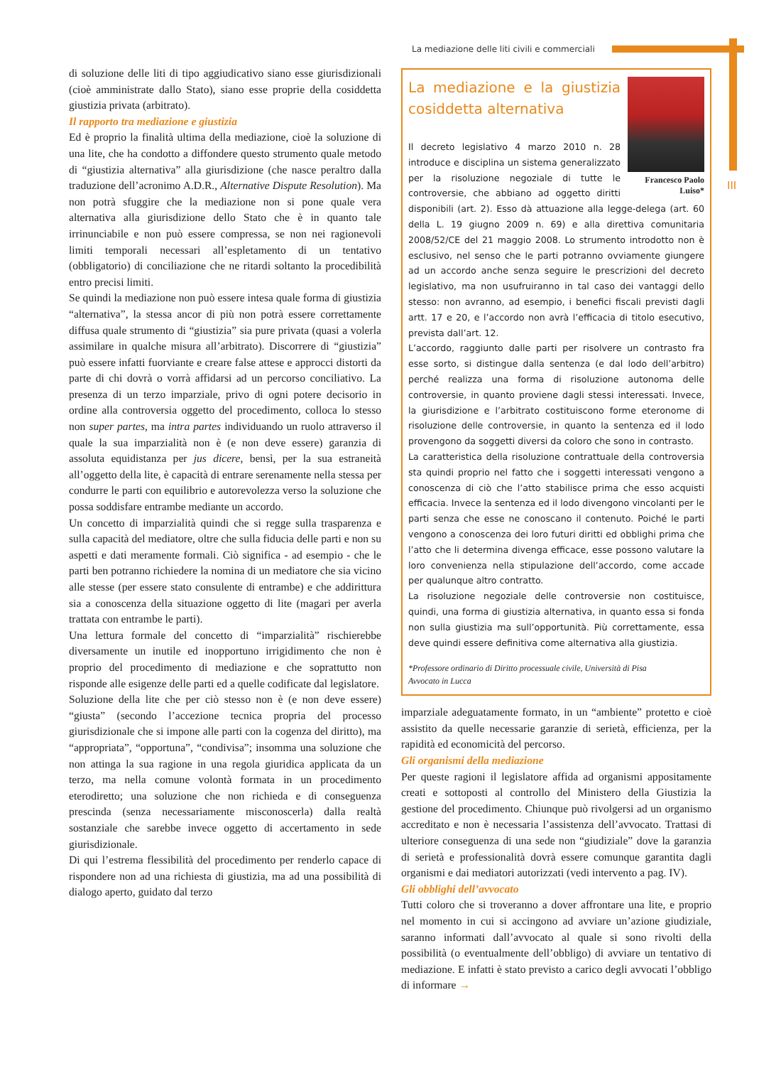La mediazione delle liti civili e commerciali
III
di soluzione delle liti di tipo aggiudicativo siano esse giurisdizionali (cioè amministrate dallo Stato), siano esse proprie della cosiddetta giustizia privata (arbitrato).
Il rapporto tra mediazione e giustizia
Ed è proprio la finalità ultima della mediazione, cioè la soluzione di una lite, che ha condotto a diffondere questo strumento quale metodo di “giustizia alternativa” alla giurisdizione (che nasce peraltro dalla traduzione dell’acronimo A.D.R., Alternative Dispute Resolution). Ma non potrà sfuggire che la mediazione non si pone quale vera alternativa alla giurisdizione dello Stato che è in quanto tale irrinunciabile e non può essere compressa, se non nei ragionevoli limiti temporali necessari all’espletamento di un tentativo (obbligatorio) di conciliazione che ne ritardi soltanto la procedibilità entro precisi limiti.
Se quindi la mediazione non può essere intesa quale forma di giustizia “alternativa”, la stessa ancor di più non potrà essere correttamente diffusa quale strumento di “giustizia” sia pure privata (quasi a volerla assimilare in qualche misura all’arbitrato). Discorrere di “giustizia” può essere infatti fuorviante e creare false attese e approcci distorti da parte di chi dovrà o vorrà affidarsi ad un percorso conciliativo. La presenza di un terzo imparziale, privo di ogni potere decisorio in ordine alla controversia oggetto del procedimento, colloca lo stesso non super partes, ma intra partes individuando un ruolo attraverso il quale la sua imparzialità non è (e non deve essere) garanzia di assoluta equidistanza per jus dicere, bensì, per la sua estraneità all’oggetto della lite, è capacità di entrare serenamente nella stessa per condurre le parti con equilibrio e autorevolezza verso la soluzione che possa soddisfare entrambe mediante un accordo.
Un concetto di imparzialità quindi che si regge sulla trasparenza e sulla capacità del mediatore, oltre che sulla fiducia delle parti e non su aspetti e dati meramente formali. Ciò significa - ad esempio - che le parti ben potranno richiedere la nomina di un mediatore che sia vicino alle stesse (per essere stato consulente di entrambe) e che addirittura sia a conoscenza della situazione oggetto di lite (magari per averla trattata con entrambe le parti).
Una lettura formale del concetto di “imparzialità” rischierebbe diversamente un inutile ed inopportuno irrigidimento che non è proprio del procedimento di mediazione e che soprattutto non risponde alle esigenze delle parti ed a quelle codificate dal legislatore.
Soluzione della lite che per ciò stesso non è (e non deve essere) “giusta” (secondo l’accezione tecnica propria del processo giurisdizionale che si impone alle parti con la cogenza del diritto), ma “appropriata”, “opportuna”, “condivisa”; insomma una soluzione che non attinga la sua ragione in una regola giuridica applicata da un terzo, ma nella comune volontà formata in un procedimento eterodiretto; una soluzione che non richieda e di conseguenza prescinda (senza necessariamente misconoscerla) dalla realtà sostanziale che sarebbe invece oggetto di accertamento in sede giurisdizionale.
Di qui l’estrema flessibilità del procedimento per renderlo capace di rispondere non ad una richiesta di giustizia, ma ad una possibilità di dialogo aperto, guidato dal terzo
Francesco Paolo
Luiso*
La mediazione e la giustizia cosiddetta alternativa
Il decreto legislativo 4 marzo 2010 n. 28 introduce e disciplina un sistema generalizzato per la risoluzione negoziale di tutte le controversie, che abbiano ad oggetto diritti disponibili (art. 2). Esso dà attuazione alla legge-delega (art. 60 della L. 19 giugno 2009 n. 69) e alla direttiva comunitaria 2008/52/CE del 21 maggio 2008. Lo strumento introdotto non è esclusivo, nel senso che le parti potranno ovviamente giungere ad un accordo anche senza seguire le prescrizioni del decreto legislativo, ma non usufruiranno in tal caso dei vantaggi dello stesso: non avranno, ad esempio, i benefici fiscali previsti dagli artt. 17 e 20, e l’accordo non avrà l’efficacia di titolo esecutivo, prevista dall’art. 12.
L’accordo, raggiunto dalle parti per risolvere un contrasto fra esse sorto, si distingue dalla sentenza (e dal lodo dell’arbitro) perché realizza una forma di risoluzione autonoma delle controversie, in quanto proviene dagli stessi interessati. Invece, la giurisdizione e l’arbitrato costituiscono forme eteronome di risoluzione delle controversie, in quanto la sentenza ed il lodo provengono da soggetti diversi da coloro che sono in contrasto.
La caratteristica della risoluzione contrattuale della controversia sta quindi proprio nel fatto che i soggetti interessati vengono a conoscenza di ciò che l’atto stabilisce prima che esso acquisti efficacia. Invece la sentenza ed il lodo divengono vincolanti per le parti senza che esse ne conoscano il contenuto. Poiché le parti vengono a conoscenza dei loro futuri diritti ed obblighi prima che l’atto che li determina divenga efficace, esse possono valutare la loro convenienza nella stipulazione dell’accordo, come accade per qualunque altro contratto.
La risoluzione negoziale delle controversie non costituisce, quindi, una forma di giustizia alternativa, in quanto essa si fonda non sulla giustizia ma sull’opportunità. Più correttamente, essa deve quindi essere definitiva come alternativa alla giustizia.
*Professore ordinario di Diritto processuale civile, Università di Pisa
Avvocato in Lucca
imparziale adeguatamente formato, in un “ambiente” protetto e cioè assistito da quelle necessarie garanzie di serietà, efficienza, per la rapidità ed economicità del percorso.
Gli organismi della mediazione
Per queste ragioni il legislatore affida ad organismi appositamente creati e sottoposti al controllo del Ministero della Giustizia la gestione del procedimento. Chiunque può rivolgersi ad un organismo accreditato e non è necessaria l’assistenza dell’avvocato. Trattasi di ulteriore conseguenza di una sede non “giudiziale” dove la garanzia di serietà e professionalità dovrà essere comunque garantita dagli organismi e dai mediatori autorizzati (vedi intervento a pag. IV).
Gli obblighi dell’avvocato
Tutti coloro che si troveranno a dover affrontare una lite, e proprio nel momento in cui si accingono ad avviare un’azione giudiziale, saranno informati dall’avvocato al quale si sono rivolti della possibilità (o eventualmente dell’obbligo) di avviare un tentativo di mediazione. E infatti è stato previsto a carico degli avvocati l’obbligo di informare →